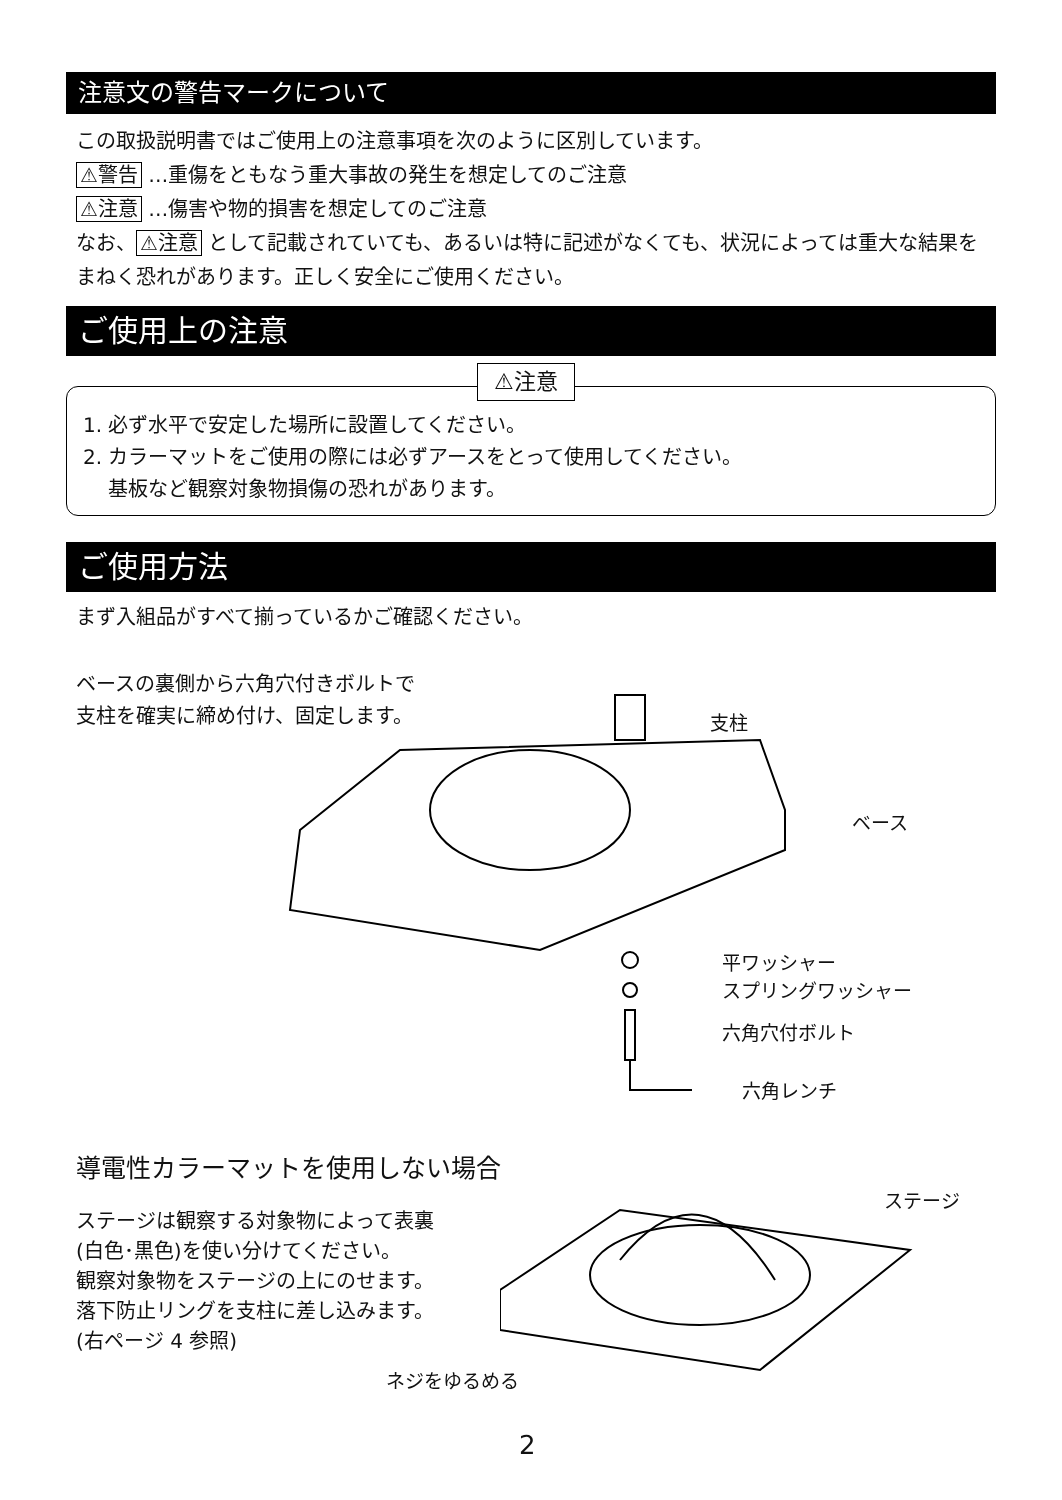注意文の警告マークについて
この取扱説明書ではご使用上の注意事項を次のように区別しています。
⚠警告 …重傷をともなう重大事故の発生を想定してのご注意
⚠注意 …傷害や物的損害を想定してのご注意
なお、 ⚠注意 として記載されていても、あるいは特に記述がなくても、状況によっては重大な結果をまねく恐れがあります。正しく安全にご使用ください。
ご使用上の注意
⚠注意
1. 必ず水平で安定した場所に設置してください。
2. カラーマットをご使用の際には必ずアースをとって使用してください。
基板など観察対象物損傷の恐れがあります。
ご使用方法
まず入組品がすべて揃っているかご確認ください。
ベースの裏側から六角穴付きボルトで
支柱を確実に締め付け、固定します。
支柱
ベース
平ワッシャー
スプリングワッシャー
六角穴付ボルト
六角レンチ
導電性カラーマットを使用しない場合
ステージは観察する対象物によって表裏
(白色･黒色)を使い分けてください。
観察対象物をステージの上にのせます。
落下防止リングを支柱に差し込みます。
(右ページ 4 参照)
ステージ
ネジをゆるめる
2